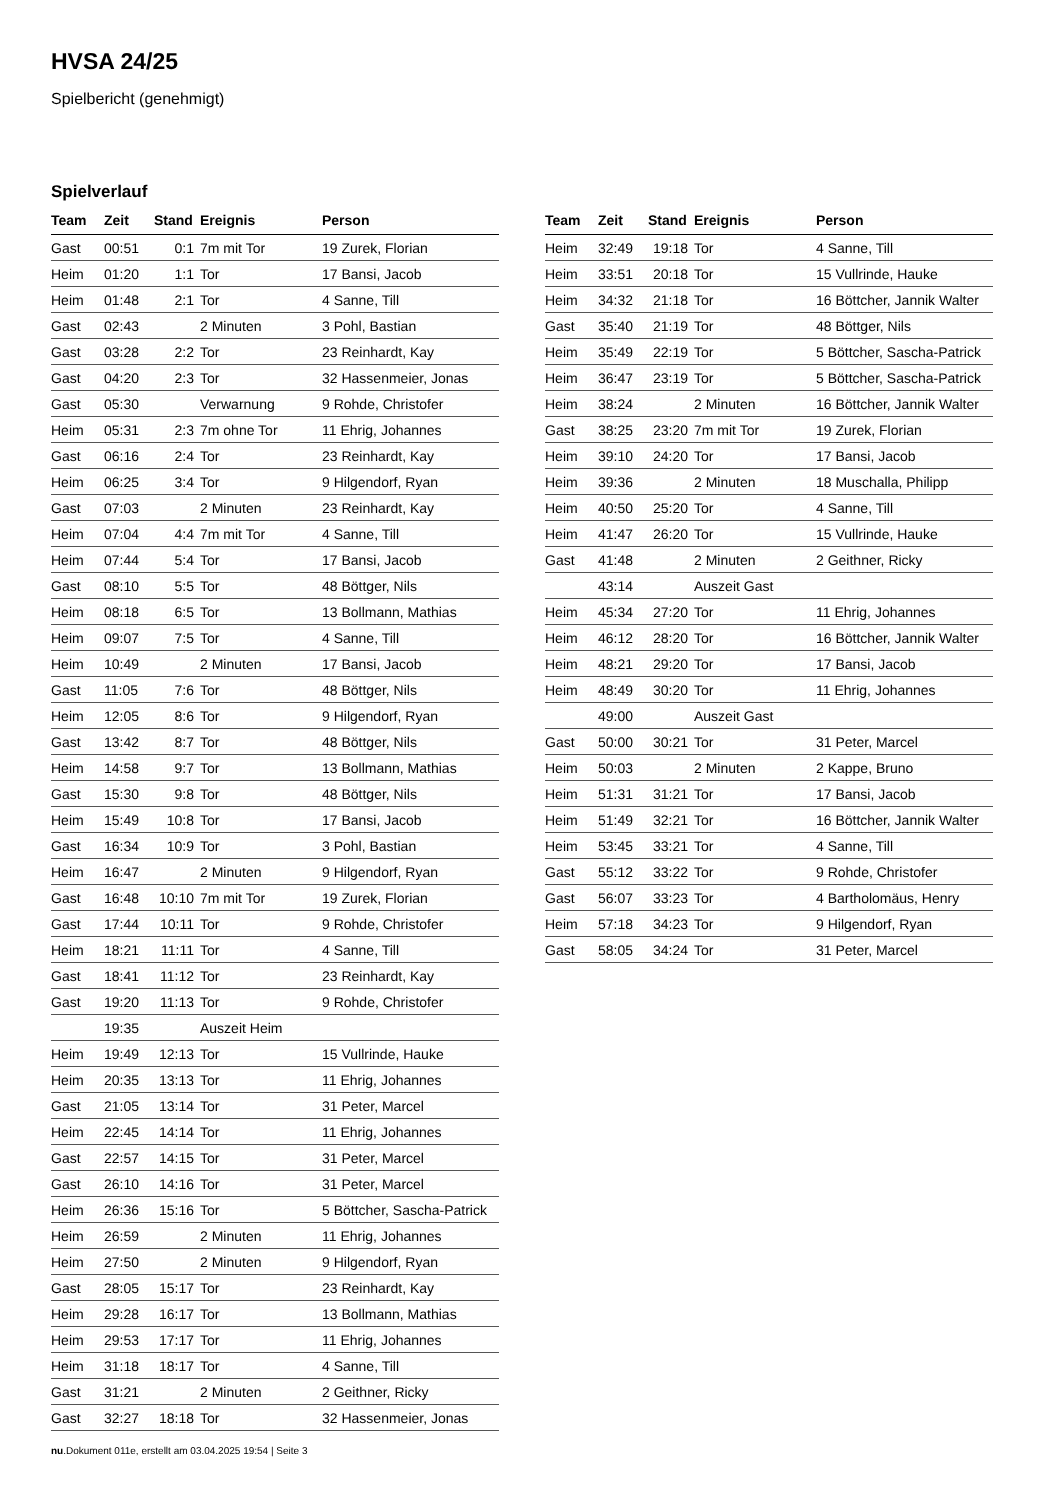HVSA 24/25
Spielbericht (genehmigt)
Spielverlauf
| Team | Zeit | Stand | Ereignis | Person |
| --- | --- | --- | --- | --- |
| Gast | 00:51 | 0:1 | 7m mit Tor | 19 Zurek, Florian |
| Heim | 01:20 | 1:1 | Tor | 17 Bansi, Jacob |
| Heim | 01:48 | 2:1 | Tor | 4 Sanne, Till |
| Gast | 02:43 | | 2 Minuten | 3 Pohl, Bastian |
| Gast | 03:28 | 2:2 | Tor | 23 Reinhardt, Kay |
| Gast | 04:20 | 2:3 | Tor | 32 Hassenmeier, Jonas |
| Gast | 05:30 | | Verwarnung | 9 Rohde, Christofer |
| Heim | 05:31 | 2:3 | 7m ohne Tor | 11 Ehrig, Johannes |
| Gast | 06:16 | 2:4 | Tor | 23 Reinhardt, Kay |
| Heim | 06:25 | 3:4 | Tor | 9 Hilgendorf, Ryan |
| Gast | 07:03 | | 2 Minuten | 23 Reinhardt, Kay |
| Heim | 07:04 | 4:4 | 7m mit Tor | 4 Sanne, Till |
| Heim | 07:44 | 5:4 | Tor | 17 Bansi, Jacob |
| Gast | 08:10 | 5:5 | Tor | 48 Böttger, Nils |
| Heim | 08:18 | 6:5 | Tor | 13 Bollmann, Mathias |
| Heim | 09:07 | 7:5 | Tor | 4 Sanne, Till |
| Heim | 10:49 | | 2 Minuten | 17 Bansi, Jacob |
| Gast | 11:05 | 7:6 | Tor | 48 Böttger, Nils |
| Heim | 12:05 | 8:6 | Tor | 9 Hilgendorf, Ryan |
| Gast | 13:42 | 8:7 | Tor | 48 Böttger, Nils |
| Heim | 14:58 | 9:7 | Tor | 13 Bollmann, Mathias |
| Gast | 15:30 | 9:8 | Tor | 48 Böttger, Nils |
| Heim | 15:49 | 10:8 | Tor | 17 Bansi, Jacob |
| Gast | 16:34 | 10:9 | Tor | 3 Pohl, Bastian |
| Heim | 16:47 | | 2 Minuten | 9 Hilgendorf, Ryan |
| Gast | 16:48 | 10:10 | 7m mit Tor | 19 Zurek, Florian |
| Gast | 17:44 | 10:11 | Tor | 9 Rohde, Christofer |
| Heim | 18:21 | 11:11 | Tor | 4 Sanne, Till |
| Gast | 18:41 | 11:12 | Tor | 23 Reinhardt, Kay |
| Gast | 19:20 | 11:13 | Tor | 9 Rohde, Christofer |
| | 19:35 | | Auszeit Heim | |
| Heim | 19:49 | 12:13 | Tor | 15 Vullrinde, Hauke |
| Heim | 20:35 | 13:13 | Tor | 11 Ehrig, Johannes |
| Gast | 21:05 | 13:14 | Tor | 31 Peter, Marcel |
| Heim | 22:45 | 14:14 | Tor | 11 Ehrig, Johannes |
| Gast | 22:57 | 14:15 | Tor | 31 Peter, Marcel |
| Gast | 26:10 | 14:16 | Tor | 31 Peter, Marcel |
| Heim | 26:36 | 15:16 | Tor | 5 Böttcher, Sascha-Patrick |
| Heim | 26:59 | | 2 Minuten | 11 Ehrig, Johannes |
| Heim | 27:50 | | 2 Minuten | 9 Hilgendorf, Ryan |
| Gast | 28:05 | 15:17 | Tor | 23 Reinhardt, Kay |
| Heim | 29:28 | 16:17 | Tor | 13 Bollmann, Mathias |
| Heim | 29:53 | 17:17 | Tor | 11 Ehrig, Johannes |
| Heim | 31:18 | 18:17 | Tor | 4 Sanne, Till |
| Gast | 31:21 | | 2 Minuten | 2 Geithner, Ricky |
| Gast | 32:27 | 18:18 | Tor | 32 Hassenmeier, Jonas |
| Team | Zeit | Stand | Ereignis | Person |
| --- | --- | --- | --- | --- |
| Heim | 32:49 | 19:18 | Tor | 4 Sanne, Till |
| Heim | 33:51 | 20:18 | Tor | 15 Vullrinde, Hauke |
| Heim | 34:32 | 21:18 | Tor | 16 Böttcher, Jannik Walter |
| Gast | 35:40 | 21:19 | Tor | 48 Böttger, Nils |
| Heim | 35:49 | 22:19 | Tor | 5 Böttcher, Sascha-Patrick |
| Heim | 36:47 | 23:19 | Tor | 5 Böttcher, Sascha-Patrick |
| Heim | 38:24 | | 2 Minuten | 16 Böttcher, Jannik Walter |
| Gast | 38:25 | 23:20 | 7m mit Tor | 19 Zurek, Florian |
| Heim | 39:10 | 24:20 | Tor | 17 Bansi, Jacob |
| Heim | 39:36 | | 2 Minuten | 18 Muschalla, Philipp |
| Heim | 40:50 | 25:20 | Tor | 4 Sanne, Till |
| Heim | 41:47 | 26:20 | Tor | 15 Vullrinde, Hauke |
| Gast | 41:48 | | 2 Minuten | 2 Geithner, Ricky |
| | 43:14 | | Auszeit Gast | |
| Heim | 45:34 | 27:20 | Tor | 11 Ehrig, Johannes |
| Heim | 46:12 | 28:20 | Tor | 16 Böttcher, Jannik Walter |
| Heim | 48:21 | 29:20 | Tor | 17 Bansi, Jacob |
| Heim | 48:49 | 30:20 | Tor | 11 Ehrig, Johannes |
| | 49:00 | | Auszeit Gast | |
| Gast | 50:00 | 30:21 | Tor | 31 Peter, Marcel |
| Heim | 50:03 | | 2 Minuten | 2 Kappe, Bruno |
| Heim | 51:31 | 31:21 | Tor | 17 Bansi, Jacob |
| Heim | 51:49 | 32:21 | Tor | 16 Böttcher, Jannik Walter |
| Heim | 53:45 | 33:21 | Tor | 4 Sanne, Till |
| Gast | 55:12 | 33:22 | Tor | 9 Rohde, Christofer |
| Gast | 56:07 | 33:23 | Tor | 4 Bartholomäus, Henry |
| Heim | 57:18 | 34:23 | Tor | 9 Hilgendorf, Ryan |
| Gast | 58:05 | 34:24 | Tor | 31 Peter, Marcel |
nu.Dokument 011e, erstellt am 03.04.2025 19:54 | Seite 3